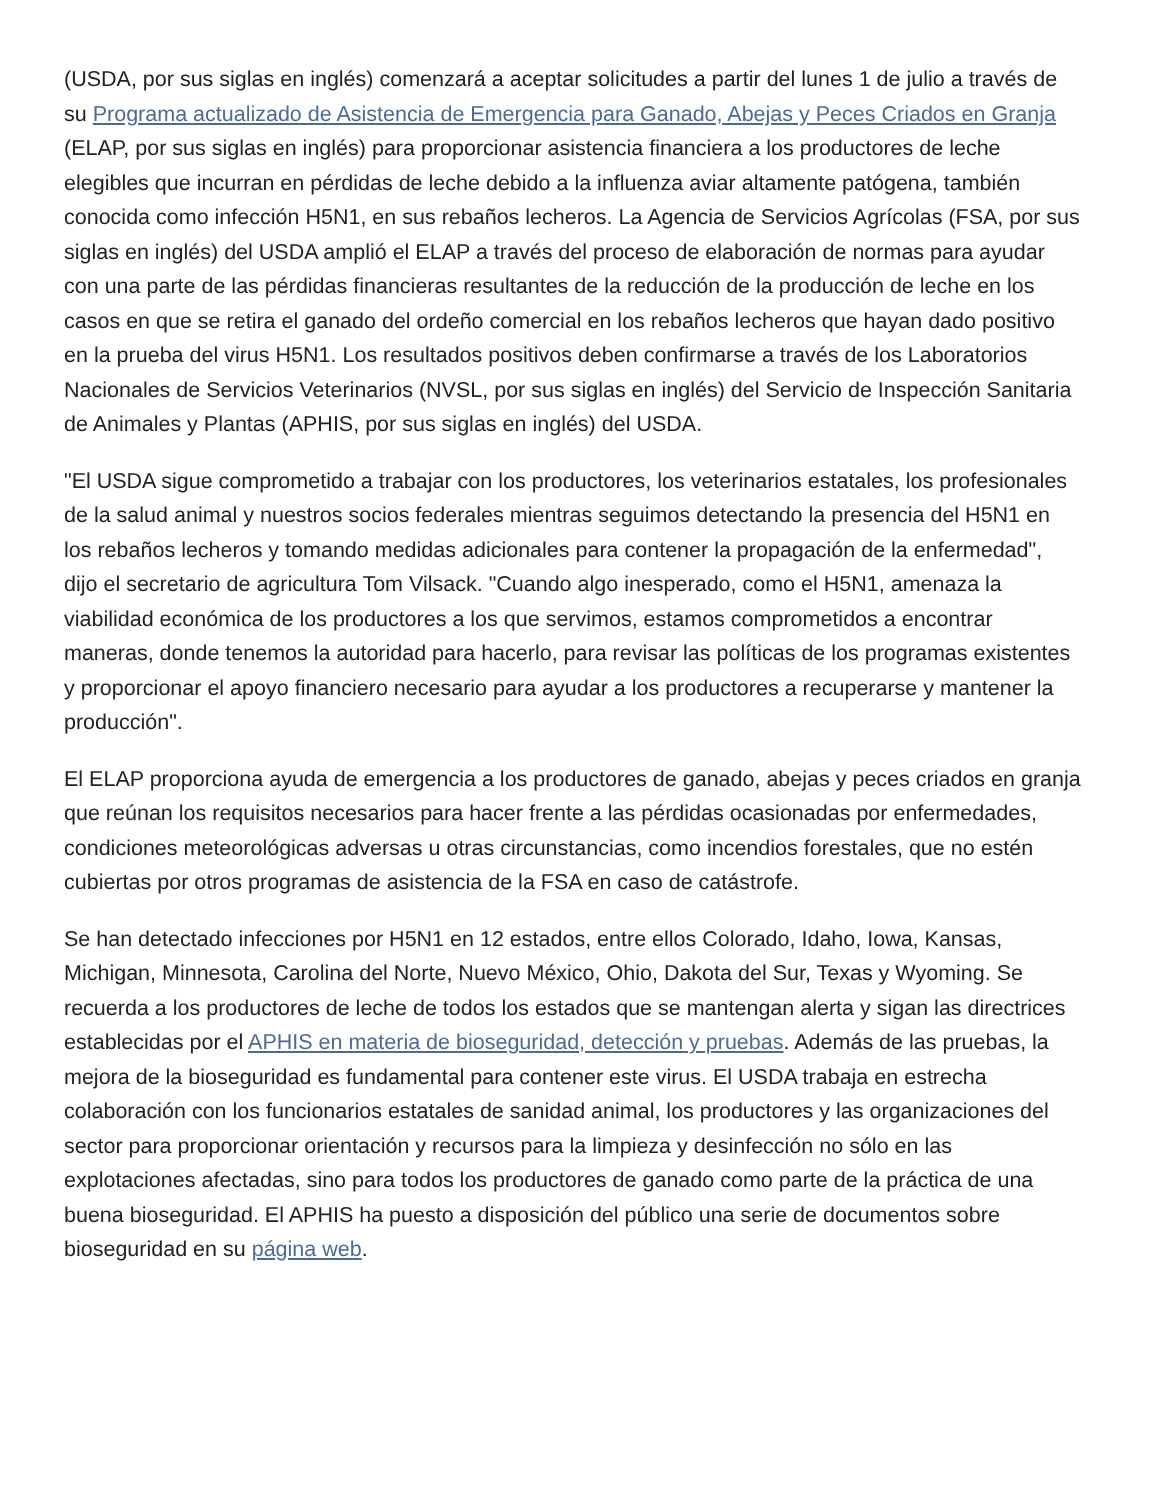(USDA, por sus siglas en inglés) comenzará a aceptar solicitudes a partir del lunes 1 de julio a través de su Programa actualizado de Asistencia de Emergencia para Ganado, Abejas y Peces Criados en Granja (ELAP, por sus siglas en inglés) para proporcionar asistencia financiera a los productores de leche elegibles que incurran en pérdidas de leche debido a la influenza aviar altamente patógena, también conocida como infección H5N1, en sus rebaños lecheros. La Agencia de Servicios Agrícolas (FSA, por sus siglas en inglés) del USDA amplió el ELAP a través del proceso de elaboración de normas para ayudar con una parte de las pérdidas financieras resultantes de la reducción de la producción de leche en los casos en que se retira el ganado del ordeño comercial en los rebaños lecheros que hayan dado positivo en la prueba del virus H5N1. Los resultados positivos deben confirmarse a través de los Laboratorios Nacionales de Servicios Veterinarios (NVSL, por sus siglas en inglés) del Servicio de Inspección Sanitaria de Animales y Plantas (APHIS, por sus siglas en inglés) del USDA.
"El USDA sigue comprometido a trabajar con los productores, los veterinarios estatales, los profesionales de la salud animal y nuestros socios federales mientras seguimos detectando la presencia del H5N1 en los rebaños lecheros y tomando medidas adicionales para contener la propagación de la enfermedad", dijo el secretario de agricultura Tom Vilsack. "Cuando algo inesperado, como el H5N1, amenaza la viabilidad económica de los productores a los que servimos, estamos comprometidos a encontrar maneras, donde tenemos la autoridad para hacerlo, para revisar las políticas de los programas existentes y proporcionar el apoyo financiero necesario para ayudar a los productores a recuperarse y mantener la producción".
El ELAP proporciona ayuda de emergencia a los productores de ganado, abejas y peces criados en granja que reúnan los requisitos necesarios para hacer frente a las pérdidas ocasionadas por enfermedades, condiciones meteorológicas adversas u otras circunstancias, como incendios forestales, que no estén cubiertas por otros programas de asistencia de la FSA en caso de catástrofe.
Se han detectado infecciones por H5N1 en 12 estados, entre ellos Colorado, Idaho, Iowa, Kansas, Michigan, Minnesota, Carolina del Norte, Nuevo México, Ohio, Dakota del Sur, Texas y Wyoming. Se recuerda a los productores de leche de todos los estados que se mantengan alerta y sigan las directrices establecidas por el APHIS en materia de bioseguridad, detección y pruebas. Además de las pruebas, la mejora de la bioseguridad es fundamental para contener este virus. El USDA trabaja en estrecha colaboración con los funcionarios estatales de sanidad animal, los productores y las organizaciones del sector para proporcionar orientación y recursos para la limpieza y desinfección no sólo en las explotaciones afectadas, sino para todos los productores de ganado como parte de la práctica de una buena bioseguridad. El APHIS ha puesto a disposición del público una serie de documentos sobre bioseguridad en su página web.